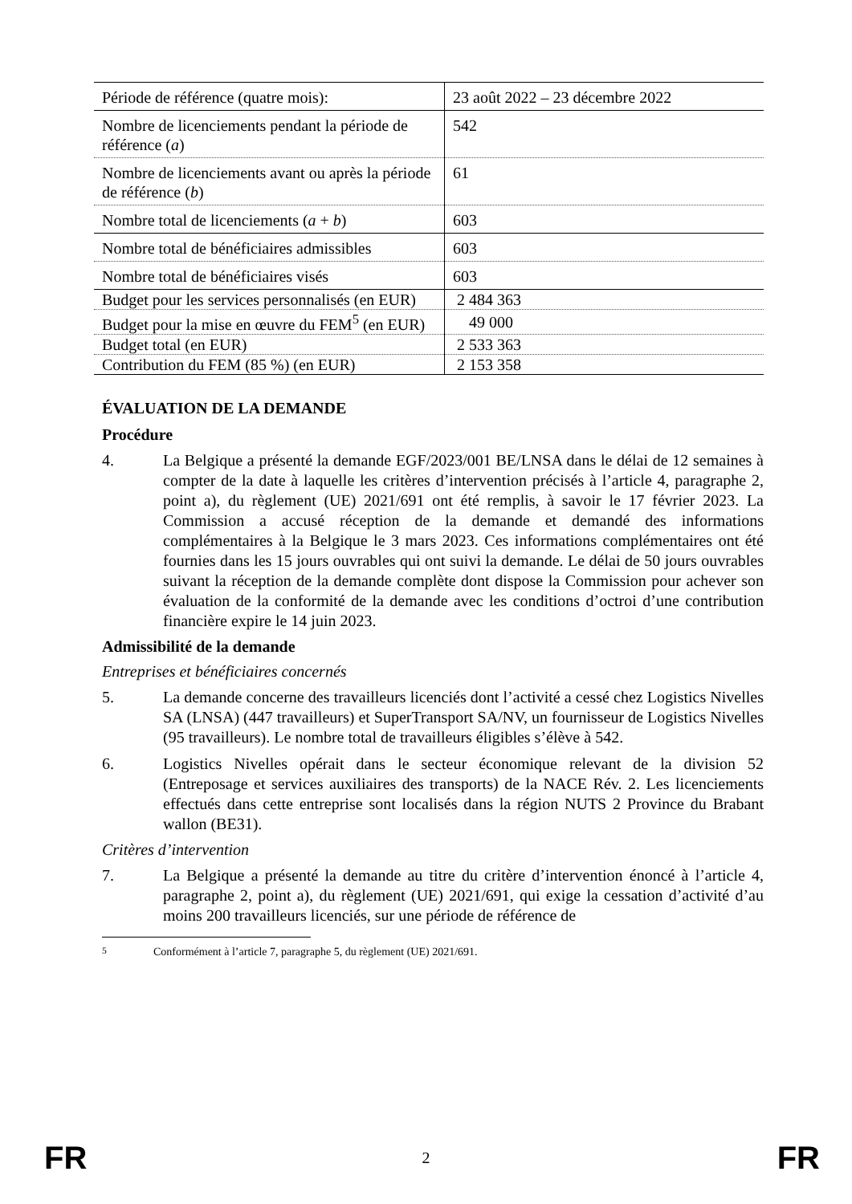| Période de référence (quatre mois): | 23 août 2022 – 23 décembre 2022 |
| Nombre de licenciements pendant la période de référence ( a ) | 542 |
| Nombre de licenciements avant ou après la période de référence ( b ) | 61 |
| Nombre total de licenciements ( a + b ) | 603 |
| Nombre total de bénéficiaires admissibles | 603 |
| Nombre total de bénéficiaires visés | 603 |
| Budget pour les services personnalisés (en EUR) | 2 484 363 |
| Budget pour la mise en œuvre du FEM<sup>5</sup> (en EUR) | 49 000 |
| Budget total (en EUR) | 2 533 363 |
| Contribution du FEM (85 %) (en EUR) | 2 153 358 |
ÉVALUATION DE LA DEMANDE
Procédure
4. La Belgique a présenté la demande EGF/2023/001 BE/LNSA dans le délai de 12 semaines à compter de la date à laquelle les critères d’intervention précisés à l’article 4, paragraphe 2, point a), du règlement (UE) 2021/691 ont été remplis, à savoir le 17 février 2023. La Commission a accusé réception de la demande et demandé des informations complémentaires à la Belgique le 3 mars 2023. Ces informations complémentaires ont été fournies dans les 15 jours ouvrables qui ont suivi la demande. Le délai de 50 jours ouvrables suivant la réception de la demande complète dont dispose la Commission pour achever son évaluation de la conformité de la demande avec les conditions d’octroi d’une contribution financière expire le 14 juin 2023.
Admissibilité de la demande
Entreprises et bénéficiaires concernés
5. La demande concerne des travailleurs licenciés dont l’activité a cessé chez Logistics Nivelles SA (LNSA) (447 travailleurs) et SuperTransport SA/NV, un fournisseur de Logistics Nivelles (95 travailleurs). Le nombre total de travailleurs éligibles s’élève à 542.
6. Logistics Nivelles opérait dans le secteur économique relevant de la division 52 (Entreposage et services auxiliaires des transports) de la NACE Rév. 2. Les licenciements effectués dans cette entreprise sont localisés dans la région NUTS 2 Province du Brabant wallon (BE31).
Critères d’intervention
7. La Belgique a présenté la demande au titre du critère d’intervention énoncé à l’article 4, paragraphe 2, point a), du règlement (UE) 2021/691, qui exige la cessation d’activité d’au moins 200 travailleurs licenciés, sur une période de référence de
<sup>5</sup> Conformément à l’article 7, paragraphe 5, du règlement (UE) 2021/691.
FR 2 FR